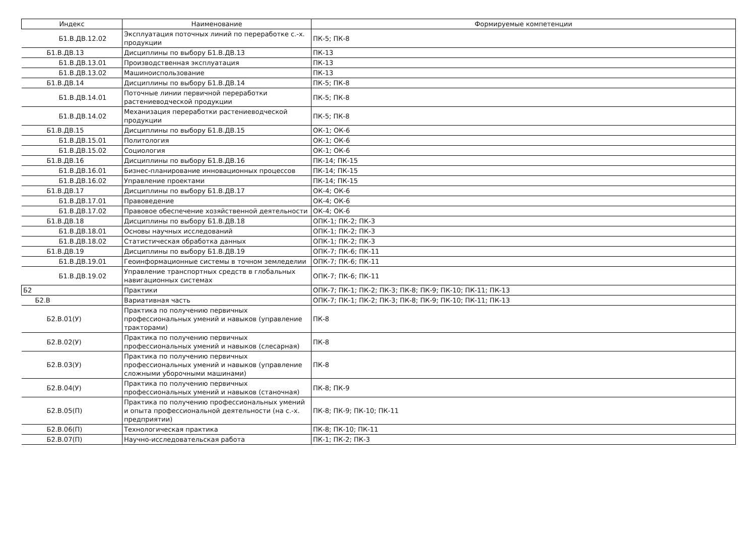| Индекс | Наименование | Формируемые компетенции |
| --- | --- | --- |
| Б1.В.ДВ.12.02 | Эксплуатация поточных линий по переработке с.-х. продукции | ПК-5; ПК-8 |
| Б1.В.ДВ.13 | Дисциплины по выбору Б1.В.ДВ.13 | ПК-13 |
| Б1.В.ДВ.13.01 | Производственная эксплуатация | ПК-13 |
| Б1.В.ДВ.13.02 | Машиноиспользование | ПК-13 |
| Б1.В.ДВ.14 | Дисциплины по выбору Б1.В.ДВ.14 | ПК-5; ПК-8 |
| Б1.В.ДВ.14.01 | Поточные линии первичной переработки растениеводческой продукции | ПК-5; ПК-8 |
| Б1.В.ДВ.14.02 | Механизация переработки растениеводческой продукции | ПК-5; ПК-8 |
| Б1.В.ДВ.15 | Дисциплины по выбору Б1.В.ДВ.15 | ОК-1; ОК-6 |
| Б1.В.ДВ.15.01 | Политология | ОК-1; ОК-6 |
| Б1.В.ДВ.15.02 | Социология | ОК-1; ОК-6 |
| Б1.В.ДВ.16 | Дисциплины по выбору Б1.В.ДВ.16 | ПК-14; ПК-15 |
| Б1.В.ДВ.16.01 | Бизнес-планирование инновационных процессов | ПК-14; ПК-15 |
| Б1.В.ДВ.16.02 | Управление проектами | ПК-14; ПК-15 |
| Б1.В.ДВ.17 | Дисциплины по выбору Б1.В.ДВ.17 | ОК-4; ОК-6 |
| Б1.В.ДВ.17.01 | Правоведение | ОК-4; ОК-6 |
| Б1.В.ДВ.17.02 | Правовое обеспечение хозяйственной деятельности | ОК-4; ОК-6 |
| Б1.В.ДВ.18 | Дисциплины по выбору Б1.В.ДВ.18 | ОПК-1; ПК-2; ПК-3 |
| Б1.В.ДВ.18.01 | Основы научных исследований | ОПК-1; ПК-2; ПК-3 |
| Б1.В.ДВ.18.02 | Статистическая обработка данных | ОПК-1; ПК-2; ПК-3 |
| Б1.В.ДВ.19 | Дисциплины по выбору Б1.В.ДВ.19 | ОПК-7; ПК-6; ПК-11 |
| Б1.В.ДВ.19.01 | Геоинформационные системы в точном земледелии | ОПК-7; ПК-6; ПК-11 |
| Б1.В.ДВ.19.02 | Управление транспортных средств в глобальных навигационных системах | ОПК-7; ПК-6; ПК-11 |
| Б2 | Практики | ОПК-7; ПК-1; ПК-2; ПК-3; ПК-8; ПК-9; ПК-10; ПК-11; ПК-13 |
| Б2.В | Вариативная часть | ОПК-7; ПК-1; ПК-2; ПК-3; ПК-8; ПК-9; ПК-10; ПК-11; ПК-13 |
| Б2.В.01(У) | Практика по получению первичных профессиональных умений и навыков (управление тракторами) | ПК-8 |
| Б2.В.02(У) | Практика по получению первичных профессиональных умений и навыков (слесарная) | ПК-8 |
| Б2.В.03(У) | Практика по получению первичных профессиональных умений и навыков (управление сложными уборочными машинами) | ПК-8 |
| Б2.В.04(У) | Практика по получению первичных профессиональных умений и навыков (станочная) | ПК-8; ПК-9 |
| Б2.В.05(П) | Практика по получению профессиональных умений и опыта профессиональной деятельности (на с.-х. предприятии) | ПК-8; ПК-9; ПК-10; ПК-11 |
| Б2.В.06(П) | Технологическая практика | ПК-8; ПК-10; ПК-11 |
| Б2.В.07(П) | Научно-исследовательская работа | ПК-1; ПК-2; ПК-3 |